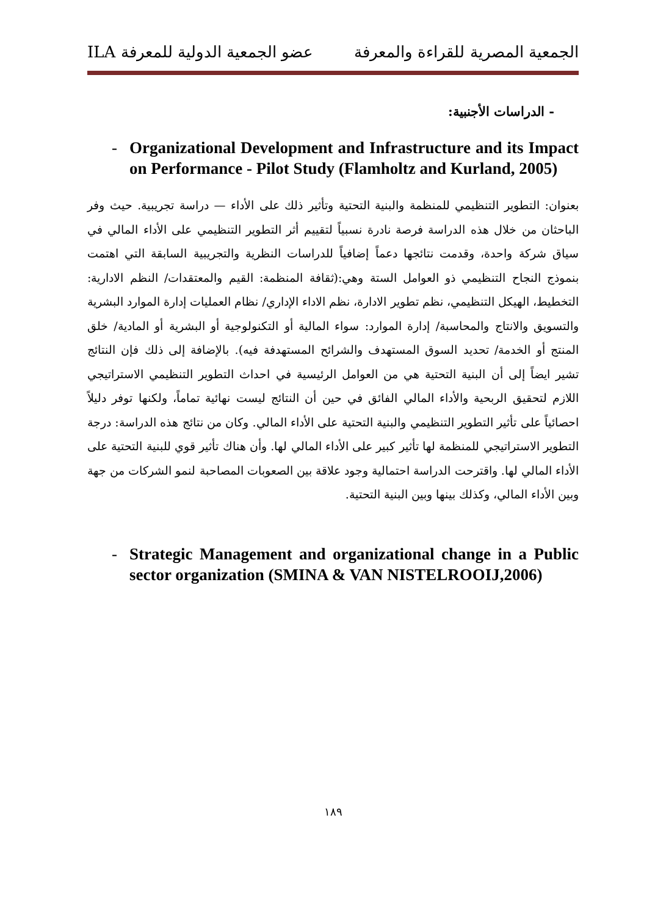الجمعية المصرية للقراءة والمعرفة عضو الجمعية الدولية للمعرفة ILA
- الدراسات الأجنبية:
- Organizational Development and Infrastructure and its Impact on Performance - Pilot Study (Flamholtz and Kurland, 2005)
بعنوان: التطوير التنظيمي للمنظمة والبنية التحتية وتأثير ذلك على الأداء — دراسة تجريبية. حيث وفر الباحثان من خلال هذه الدراسة فرصة نادرة نسبياً لتقييم أثر التطوير التنظيمي على الأداء المالي في سياق شركة واحدة، وقدمت نتائجها دعماً إضافياً للدراسات النظرية والتجريبية السابقة التي اهتمت بنموذج النجاح التنظيمي ذو العوامل الستة وهي:(ثقافة المنظمة: القيم والمعتقدات/ النظم الادارية: التخطيط، الهيكل التنظيمي، نظم تطوير الادارة، نظم الاداء الإداري/ نظام العمليات إدارة الموارد البشرية والتسويق والانتاج والمحاسبة/ إدارة الموارد: سواء المالية أو التكنولوجية أو البشرية أو المادية/ خلق المنتج أو الخدمة/ تحديد السوق المستهدف والشرائح المستهدفة فيه). بالإضافة إلى ذلك فإن النتائج تشير ايضاً إلى أن البنية التحتية هي من العوامل الرئيسية في احداث التطوير التنظيمي الاستراتيجي اللازم لتحقيق الربحية والأداء المالي الفائق في حين أن النتائج ليست نهائية تماماً، ولكنها توفر دليلاً احصائياً على تأثير التطوير التنظيمي والبنية التحتية على الأداء المالي. وكان من نتائج هذه الدراسة: درجة التطوير الاستراتيجي للمنظمة لها تأثير كبير على الأداء المالي لها. وأن هناك تأثير قوي للبنية التحتية على الأداء المالي لها. واقترحت الدراسة احتمالية وجود علاقة بين الصعوبات المصاحبة لنمو الشركات من جهة وبين الأداء المالي، وكذلك بينها وبين البنية التحتية.
- Strategic Management and organizational change in a Public sector organization (SMINA & VAN NISTELROOIJ,2006)
١٨٩